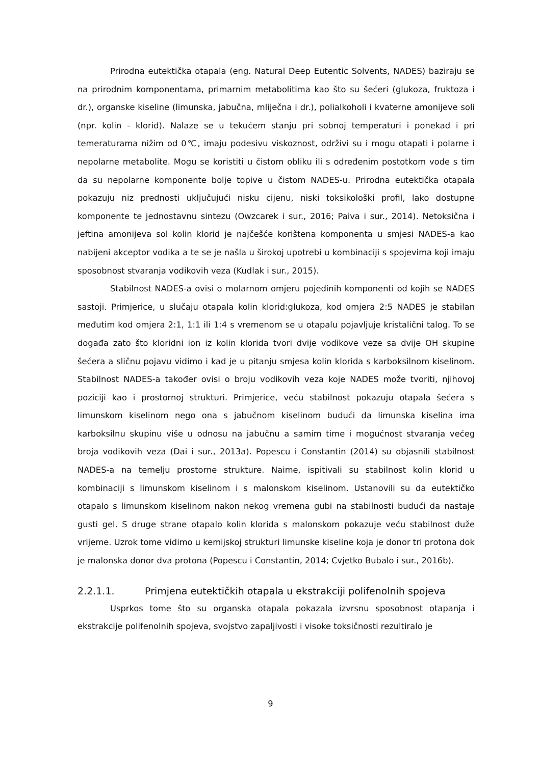Prirodna eutektička otapala (eng. Natural Deep Eutentic Solvents, NADES) baziraju se na prirodnim komponentama, primarnim metabolitima kao što su šećeri (glukoza, fruktoza i dr.), organske kiseline (limunska, jabučna, mliječna i dr.), polialkoholi i kvaterne amonijeve soli (npr. kolin - klorid). Nalaze se u tekućem stanju pri sobnoj temperaturi i ponekad i pri temeraturama nižim od 0℃, imaju podesivu viskoznost, održivi su i mogu otapati i polarne i nepolarne metabolite. Mogu se koristiti u čistom obliku ili s određenim postotkom vode s tim da su nepolarne komponente bolje topive u čistom NADES-u. Prirodna eutektička otapala pokazuju niz prednosti uključujući nisku cijenu, niski toksikološki profil, lako dostupne komponente te jednostavnu sintezu (Owzcarek i sur., 2016; Paiva i sur., 2014). Netoksična i jeftina amonijeva sol kolin klorid je najčešće korištena komponenta u smjesi NADES-a kao nabijeni akceptor vodika a te se je našla u širokoj upotrebi u kombinaciji s spojevima koji imaju sposobnost stvaranja vodikovih veza (Kudlak i sur., 2015).
Stabilnost NADES-a ovisi o molarnom omjeru pojedinih komponenti od kojih se NADES sastoji. Primjerice, u slučaju otapala kolin klorid:glukoza, kod omjera 2:5 NADES je stabilan međutim kod omjera 2:1, 1:1 ili 1:4 s vremenom se u otapalu pojavljuje kristalični talog. To se događa zato što kloridni ion iz kolin klorida tvori dvije vodikove veze sa dvije OH skupine šećera a sličnu pojavu vidimo i kad je u pitanju smjesa kolin klorida s karboksilnom kiselinom. Stabilnost NADES-a također ovisi o broju vodikovih veza koje NADES može tvoriti, njihovoj poziciji kao i prostornoj strukturi. Primjerice, veću stabilnost pokazuju otapala šećera s limunskom kiselinom nego ona s jabučnom kiselinom budući da limunska kiselina ima karboksilnu skupinu više u odnosu na jabučnu a samim time i mogućnost stvaranja većeg broja vodikovih veza (Dai i sur., 2013a). Popescu i Constantin (2014) su objasnili stabilnost NADES-a na temelju prostorne strukture. Naime, ispitivali su stabilnost kolin klorid u kombinaciji s limunskom kiselinom i s malonskom kiselinom. Ustanovili su da eutektičko otapalo s limunskom kiselinom nakon nekog vremena gubi na stabilnosti budući da nastaje gusti gel. S druge strane otapalo kolin klorida s malonskom pokazuje veću stabilnost duže vrijeme. Uzrok tome vidimo u kemijskoj strukturi limunske kiseline koja je donor tri protona dok je malonska donor dva protona (Popescu i Constantin, 2014; Cvjetko Bubalo i sur., 2016b).
2.2.1.1. Primjena eutektičkih otapala u ekstrakciji polifenolnih spojeva
Usprkos tome što su organska otapala pokazala izvrsnu sposobnost otapanja i ekstrakcije polifenolnih spojeva, svojstvo zapaljivosti i visoke toksičnosti rezultiralo je
9